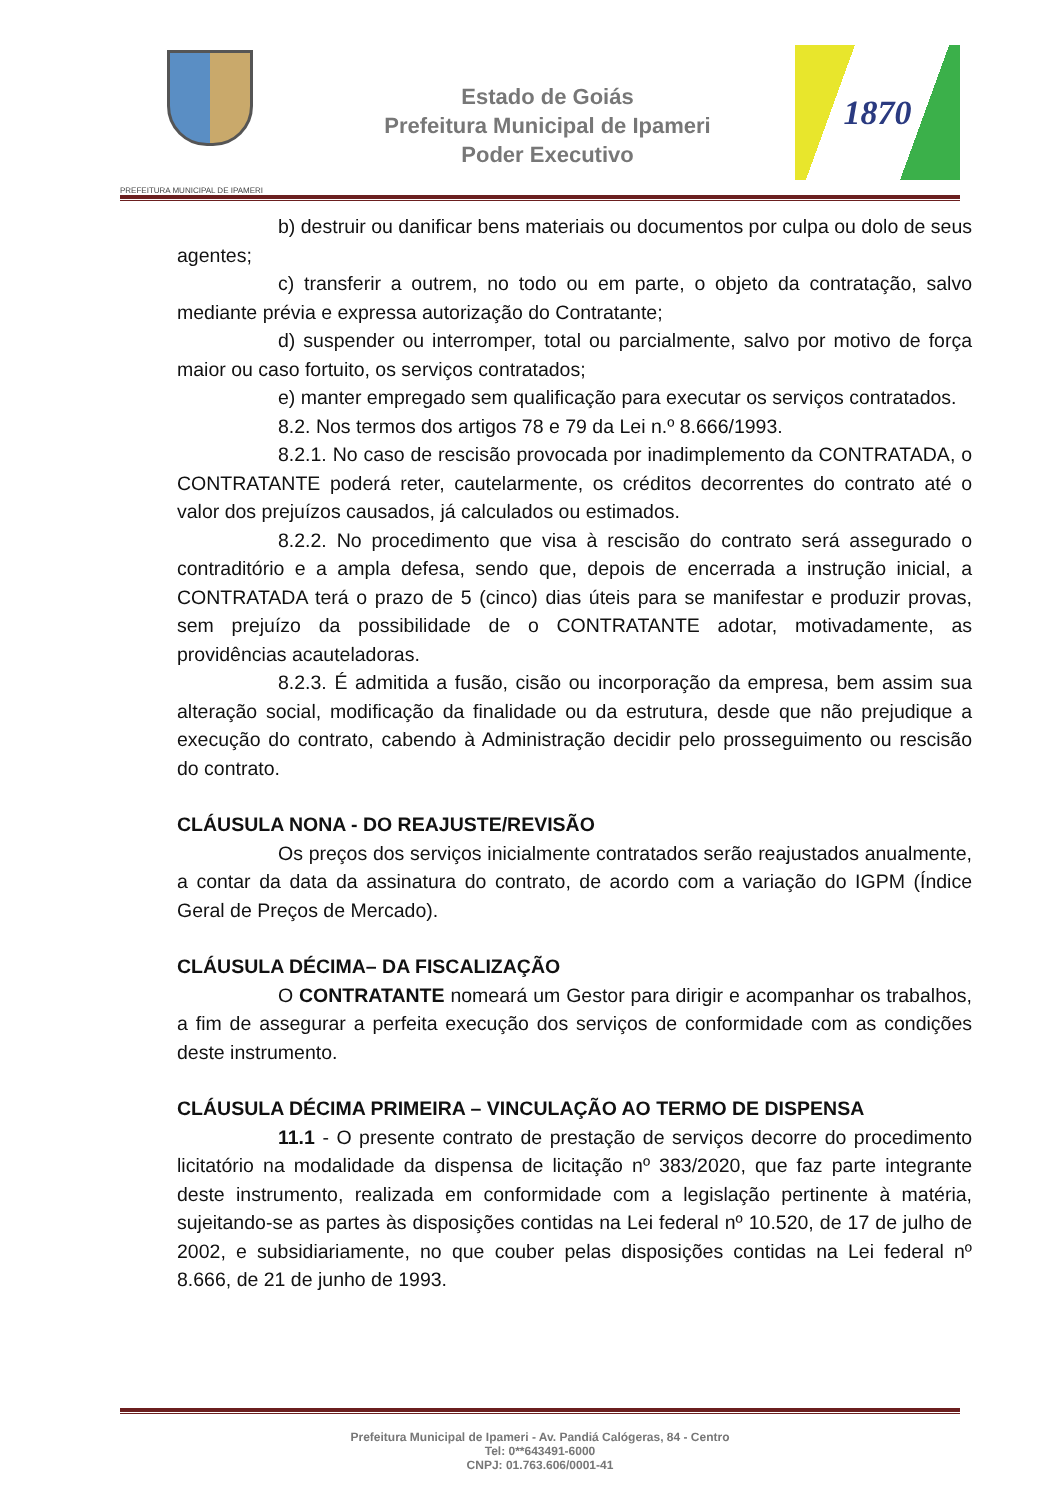PREFEITURA MUNICIPAL DE IPAMERI
Estado de Goiás
Prefeitura Municipal de Ipameri
Poder Executivo
1870
b) destruir ou danificar bens materiais ou documentos por culpa ou dolo de seus agentes;
c) transferir a outrem, no todo ou em parte, o objeto da contratação, salvo mediante prévia e expressa autorização do Contratante;
d) suspender ou interromper, total ou parcialmente, salvo por motivo de força maior ou caso fortuito, os serviços contratados;
e) manter empregado sem qualificação para executar os serviços contratados.
8.2. Nos termos dos artigos 78 e 79 da Lei n.º 8.666/1993.
8.2.1. No caso de rescisão provocada por inadimplemento da CONTRATADA, o CONTRATANTE poderá reter, cautelarmente, os créditos decorrentes do contrato até o valor dos prejuízos causados, já calculados ou estimados.
8.2.2. No procedimento que visa à rescisão do contrato será assegurado o contraditório e a ampla defesa, sendo que, depois de encerrada a instrução inicial, a CONTRATADA terá o prazo de 5 (cinco) dias úteis para se manifestar e produzir provas, sem prejuízo da possibilidade de o CONTRATANTE adotar, motivadamente, as providências acauteladoras.
8.2.3. É admitida a fusão, cisão ou incorporação da empresa, bem assim sua alteração social, modificação da finalidade ou da estrutura, desde que não prejudique a execução do contrato, cabendo à Administração decidir pelo prosseguimento ou rescisão do contrato.
CLÁUSULA NONA - DO REAJUSTE/REVISÃO
Os preços dos serviços inicialmente contratados serão reajustados anualmente, a contar da data da assinatura do contrato, de acordo com a variação do IGPM (Índice Geral de Preços de Mercado).
CLÁUSULA DÉCIMA– DA FISCALIZAÇÃO
O CONTRATANTE nomeará um Gestor para dirigir e acompanhar os trabalhos, a fim de assegurar a perfeita execução dos serviços de conformidade com as condições deste instrumento.
CLÁUSULA DÉCIMA PRIMEIRA – VINCULAÇÃO AO TERMO DE DISPENSA
11.1 - O presente contrato de prestação de serviços decorre do procedimento licitatório na modalidade da dispensa de licitação nº 383/2020, que faz parte integrante deste instrumento, realizada em conformidade com a legislação pertinente à matéria, sujeitando-se as partes às disposições contidas na Lei federal nº 10.520, de 17 de julho de 2002, e subsidiariamente, no que couber pelas disposições contidas na Lei federal nº 8.666, de 21 de junho de 1993.
Prefeitura Municipal de Ipameri - Av. Pandiá Calógeras, 84 - Centro
Tel: 0**643491-6000
CNPJ: 01.763.606/0001-41